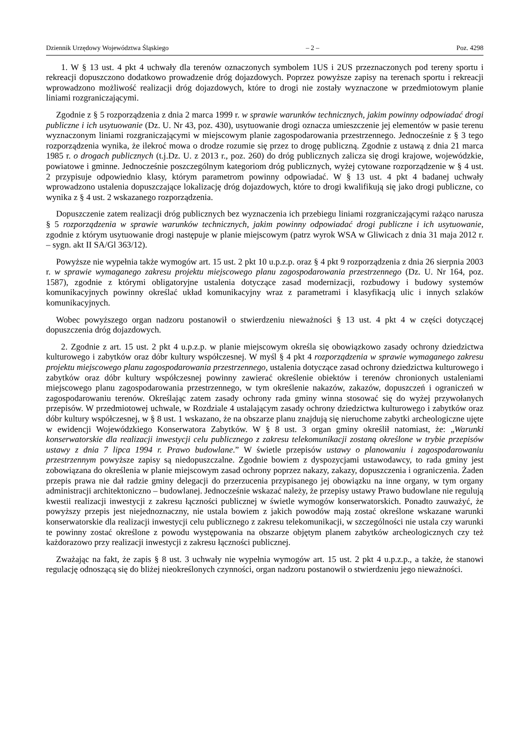Dziennik Urzędowy Województwa Śląskiego – 2 – Poz. 4298
1. W § 13 ust. 4 pkt 4 uchwały dla terenów oznaczonych symbolem 1US i 2US przeznaczonych pod tereny sportu i rekreacji dopuszczono dodatkowo prowadzenie dróg dojazdowych. Poprzez powyższe zapisy na terenach sportu i rekreacji wprowadzono możliwość realizacji dróg dojazdowych, które to drogi nie zostały wyznaczone w przedmiotowym planie liniami rozgraniczającymi.
Zgodnie z § 5 rozporządzenia z dnia 2 marca 1999 r. w sprawie warunków technicznych, jakim powinny odpowiadać drogi publiczne i ich usytuowanie (Dz. U. Nr 43, poz. 430), usytuowanie drogi oznacza umieszczenie jej elementów w pasie terenu wyznaczonym liniami rozgraniczającymi w miejscowym planie zagospodarowania przestrzennego. Jednocześnie z § 3 tego rozporządzenia wynika, że ilekroć mowa o drodze rozumie się przez to drogę publiczną. Zgodnie z ustawą z dnia 21 marca 1985 r. o drogach publicznych (t.j.Dz. U. z 2013 r., poz. 260) do dróg publicznych zalicza się drogi krajowe, wojewódzkie, powiatowe i gminne. Jednocześnie poszczególnym kategoriom dróg publicznych, wyżej cytowane rozporządzenie w § 4 ust. 2 przypisuje odpowiednio klasy, którym parametrom powinny odpowiadać. W § 13 ust. 4 pkt 4 badanej uchwały wprowadzono ustalenia dopuszczające lokalizację dróg dojazdowych, które to drogi kwalifikują się jako drogi publiczne, co wynika z § 4 ust. 2 wskazanego rozporządzenia.
Dopuszczenie zatem realizacji dróg publicznych bez wyznaczenia ich przebiegu liniami rozgraniczającymi rażąco narusza § 5 rozporządzenia w sprawie warunków technicznych, jakim powinny odpowiadać drogi publiczne i ich usytuowanie, zgodnie z którym usytuowanie drogi następuje w planie miejscowym (patrz wyrok WSA w Gliwicach z dnia 31 maja 2012 r. – sygn. akt II SA/Gl 363/12).
Powyższe nie wypełnia także wymogów art. 15 ust. 2 pkt 10 u.p.z.p. oraz § 4 pkt 9 rozporządzenia z dnia 26 sierpnia 2003 r. w sprawie wymaganego zakresu projektu miejscowego planu zagospodarowania przestrzennego (Dz. U. Nr 164, poz. 1587), zgodnie z którymi obligatoryjne ustalenia dotyczące zasad modernizacji, rozbudowy i budowy systemów komunikacyjnych powinny określać układ komunikacyjny wraz z parametrami i klasyfikacją ulic i innych szlaków komunikacyjnych.
Wobec powyższego organ nadzoru postanowił o stwierdzeniu nieważności § 13 ust. 4 pkt 4 w części dotyczącej dopuszczenia dróg dojazdowych.
2. Zgodnie z art. 15 ust. 2 pkt 4 u.p.z.p. w planie miejscowym określa się obowiązkowo zasady ochrony dziedzictwa kulturowego i zabytków oraz dóbr kultury współczesnej. W myśl § 4 pkt 4 rozporządzenia w sprawie wymaganego zakresu projektu miejscowego planu zagospodarowania przestrzennego, ustalenia dotyczące zasad ochrony dziedzictwa kulturowego i zabytków oraz dóbr kultury współczesnej powinny zawierać określenie obiektów i terenów chronionych ustaleniami miejscowego planu zagospodarowania przestrzennego, w tym określenie nakazów, zakazów, dopuszczeń i ograniczeń w zagospodarowaniu terenów. Określając zatem zasady ochrony rada gminy winna stosować się do wyżej przywołanych przepisów. W przedmiotowej uchwale, w Rozdziale 4 ustalającym zasady ochrony dziedzictwa kulturowego i zabytków oraz dóbr kultury współczesnej, w § 8 ust. 1 wskazano, że na obszarze planu znajdują się nieruchome zabytki archeologiczne ujęte w ewidencji Wojewódzkiego Konserwatora Zabytków. W § 8 ust. 3 organ gminy określił natomiast, że: „Warunki konserwatorskie dla realizacji inwestycji celu publicznego z zakresu telekomunikacji zostaną określone w trybie przepisów ustawy z dnia 7 lipca 1994 r. Prawo budowlane.” W świetle przepisów ustawy o planowaniu i zagospodarowaniu przestrzennym powyższe zapisy są niedopuszczalne. Zgodnie bowiem z dyspozycjami ustawodawcy, to rada gminy jest zobowiązana do określenia w planie miejscowym zasad ochrony poprzez nakazy, zakazy, dopuszczenia i ograniczenia. Żaden przepis prawa nie dał radzie gminy delegacji do przerzucenia przypisanego jej obowiązku na inne organy, w tym organy administracji architektoniczno – budowlanej. Jednocześnie wskazać należy, że przepisy ustawy Prawo budowlane nie regulują kwestii realizacji inwestycji z zakresu łączności publicznej w świetle wymogów konserwatorskich. Ponadto zauważyć, że powyższy przepis jest niejednoznaczny, nie ustala bowiem z jakich powodów mają zostać określone wskazane warunki konserwatorskie dla realizacji inwestycji celu publicznego z zakresu telekomunikacji, w szczególności nie ustala czy warunki te powinny zostać określone z powodu występowania na obszarze objętym planem zabytków archeologicznych czy też każdorazowo przy realizacji inwestycji z zakresu łączności publicznej.
Zważając na fakt, że zapis § 8 ust. 3 uchwały nie wypełnia wymogów art. 15 ust. 2 pkt 4 u.p.z.p., a także, że stanowi regulację odnoszącą się do bliżej nieokreślonych czynności, organ nadzoru postanowił o stwierdzeniu jego nieważności.